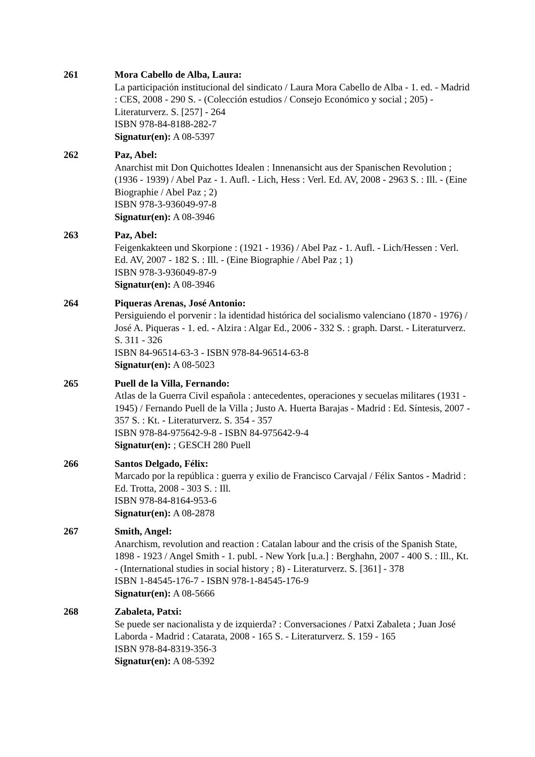261 Mora Cabello de Alba, Laura:
La participación institucional del sindicato / Laura Mora Cabello de Alba - 1. ed. - Madrid : CES, 2008 - 290 S. - (Colección estudios / Consejo Económico y social ; 205) - Literaturverz. S. [257] - 264
ISBN 978-84-8188-282-7
Signatur(en): A 08-5397
262 Paz, Abel:
Anarchist mit Don Quichottes Idealen : Innenansicht aus der Spanischen Revolution ; (1936 - 1939) / Abel Paz - 1. Aufl. - Lich, Hess : Verl. Ed. AV, 2008 - 2963 S. : Ill. - (Eine Biographie / Abel Paz ; 2)
ISBN 978-3-936049-97-8
Signatur(en): A 08-3946
263 Paz, Abel:
Feigenkakteen und Skorpione : (1921 - 1936) / Abel Paz - 1. Aufl. - Lich/Hessen : Verl. Ed. AV, 2007 - 182 S. : Ill. - (Eine Biographie / Abel Paz ; 1)
ISBN 978-3-936049-87-9
Signatur(en): A 08-3946
264 Piqueras Arenas, José Antonio:
Persiguiendo el porvenir : la identidad histórica del socialismo valenciano (1870 - 1976) / José A. Piqueras - 1. ed. - Alzira : Algar Ed., 2006 - 332 S. : graph. Darst. - Literaturverz. S. 311 - 326
ISBN 84-96514-63-3 - ISBN 978-84-96514-63-8
Signatur(en): A 08-5023
265 Puell de la Villa, Fernando:
Atlas de la Guerra Civil española : antecedentes, operaciones y secuelas militares (1931 - 1945) / Fernando Puell de la Villa ; Justo A. Huerta Barajas - Madrid : Ed. Síntesis, 2007 - 357 S. : Kt. - Literaturverz. S. 354 - 357
ISBN 978-84-975642-9-8 - ISBN 84-975642-9-4
Signatur(en): ; GESCH 280 Puell
266 Santos Delgado, Félix:
Marcado por la república : guerra y exilio de Francisco Carvajal / Félix Santos - Madrid : Ed. Trotta, 2008 - 303 S. : Ill.
ISBN 978-84-8164-953-6
Signatur(en): A 08-2878
267 Smith, Angel:
Anarchism, revolution and reaction : Catalan labour and the crisis of the Spanish State, 1898 - 1923 / Angel Smith - 1. publ. - New York [u.a.] : Berghahn, 2007 - 400 S. : Ill., Kt. - (International studies in social history ; 8) - Literaturverz. S. [361] - 378
ISBN 1-84545-176-7 - ISBN 978-1-84545-176-9
Signatur(en): A 08-5666
268 Zabaleta, Patxi:
Se puede ser nacionalista y de izquierda? : Conversaciones / Patxi Zabaleta ; Juan José Laborda - Madrid : Catarata, 2008 - 165 S. - Literaturverz. S. 159 - 165
ISBN 978-84-8319-356-3
Signatur(en): A 08-5392